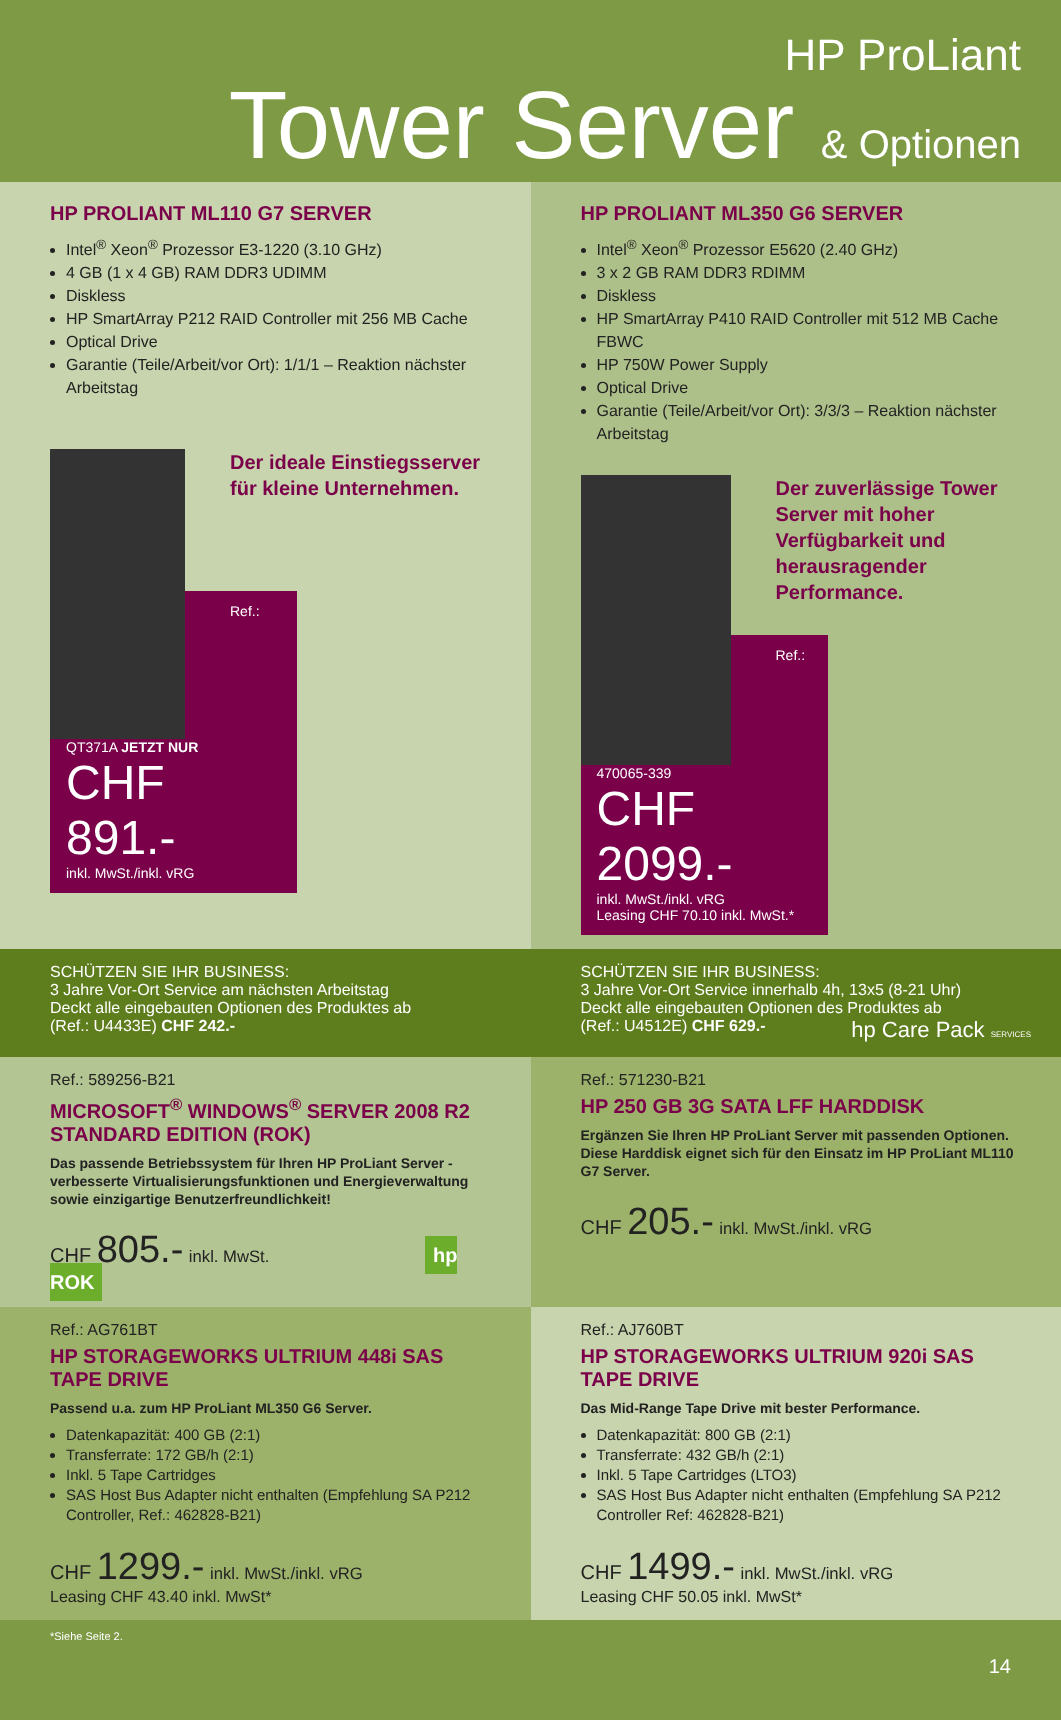HP ProLiant
Tower Server & Optionen
HP PROLIANT ML110 G7 SERVER
Intel<sup>®</sup> Xeon<sup>®</sup> Prozessor E3-1220 (3.10 GHz)
4 GB (1 x 4 GB) RAM DDR3 UDIMM
Diskless
HP SmartArray P212 RAID Controller mit 256 MB Cache
Optical Drive
Garantie (Teile/Arbeit/vor Ort): 1/1/1 – Reaktion nächster Arbeitstag
Der ideale Einstiegsserver für kleine Unternehmen.
Ref.: QT371A JETZT NUR
CHF 891.-
inkl. MwSt./inkl. vRG
HP PROLIANT ML350 G6 SERVER
Intel<sup>®</sup> Xeon<sup>®</sup> Prozessor E5620 (2.40 GHz)
3 x 2 GB RAM DDR3 RDIMM
Diskless
HP SmartArray P410 RAID Controller mit 512 MB Cache FBWC
HP 750W Power Supply
Optical Drive
Garantie (Teile/Arbeit/vor Ort): 3/3/3 – Reaktion nächster Arbeitstag
Der zuverlässige Tower Server mit hoher Verfügbarkeit und herausragender Performance.
Ref.: 470065-339
CHF 2099.-
inkl. MwSt./inkl. vRG
Leasing CHF 70.10 inkl. MwSt.*
SCHÜTZEN SIE IHR BUSINESS:
3 Jahre Vor-Ort Service am nächsten Arbeitstag
Deckt alle eingebauten Optionen des Produktes ab
(Ref.: U4433E) CHF 242.-
SCHÜTZEN SIE IHR BUSINESS:
3 Jahre Vor-Ort Service innerhalb 4h, 13x5 (8-21 Uhr)
Deckt alle eingebauten Optionen des Produktes ab
(Ref.: U4512E) CHF 629.- hp Care Pack SERVICES
Ref.: 589256-B21
MICROSOFT<sup>®</sup> WINDOWS<sup>®</sup> SERVER 2008 R2 STANDARD EDITION (ROK)
Das passende Betriebssystem für Ihren HP ProLiant Server - verbesserte Virtualisierungsfunktionen und Energieverwaltung sowie einzigartige Benutzerfreundlichkeit!
CHF 805.- inkl. MwSt. hp ROK
Ref.: 571230-B21
HP 250 GB 3G SATA LFF HARDDISK
Ergänzen Sie Ihren HP ProLiant Server mit passenden Optionen. Diese Harddisk eignet sich für den Einsatz im HP ProLiant ML110 G7 Server.
CHF 205.- inkl. MwSt./inkl. vRG
Ref.: AG761BT
HP STORAGEWORKS ULTRIUM 448i SAS TAPE DRIVE
Passend u.a. zum HP ProLiant ML350 G6 Server.
Datenkapazität: 400 GB (2:1)
Transferrate: 172 GB/h (2:1)
Inkl. 5 Tape Cartridges
SAS Host Bus Adapter nicht enthalten (Empfehlung SA P212 Controller, Ref.: 462828-B21)
CHF 1299.- inkl. MwSt./inkl. vRG
Leasing CHF 43.40 inkl. MwSt*
Ref.: AJ760BT
HP STORAGEWORKS ULTRIUM 920i SAS TAPE DRIVE
Das Mid-Range Tape Drive mit bester Performance.
Datenkapazität: 800 GB (2:1)
Transferrate: 432 GB/h (2:1)
Inkl. 5 Tape Cartridges (LTO3)
SAS Host Bus Adapter nicht enthalten (Empfehlung SA P212 Controller Ref: 462828-B21)
CHF 1499.- inkl. MwSt./inkl. vRG
Leasing CHF 50.05 inkl. MwSt*
*Siehe Seite 2. 14